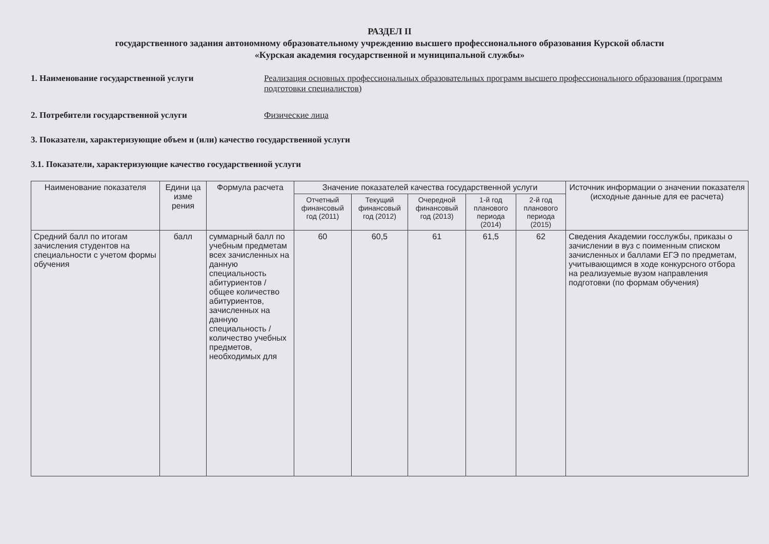РАЗДЕЛ II
государственного задания автономному образовательному учреждению высшего профессионального образования Курской области
«Курская академия государственной и муниципальной службы»
1. Наименование государственной услуги Реализация основных профессиональных образовательных программ высшего профессионального образования (программ подготовки специалистов)
2. Потребители государственной услуги Физические лица
3. Показатели, характеризующие объем и (или) качество государственной услуги
3.1. Показатели, характеризующие качество государственной услуги
| Наименование показателя | Едини ца изме рения | Формула расчета | Значение показателей качества государственной услуги | | | | | Источник информации о значении показателя (исходные данные для ее расчета) |
| --- | --- | --- | --- | --- | --- | --- | --- | --- |
| | | | Отчетный финансовый год (2011) | Текущий финансовый год (2012) | Очередной финансовый год (2013) | 1-й год планового периода (2014) | 2-й год планового периода (2015) | |
| Средний балл по итогам зачисления студентов на специальности с учетом формы обучения | балл | суммарный балл по учебным предметам всех зачисленных на данную специальность абитуриентов / общее количество абитуриентов, зачисленных на данную специальность / количество учебных предметов, необходимых для | 60 | 60,5 | 61 | 61,5 | 62 | Сведения Академии госслужбы, приказы о зачислении в вуз с поименным списком зачисленных и баллами ЕГЭ по предметам, учитывающимся в ходе конкурсного отбора на реализуемые вузом направления подготовки (по формам обучения) |